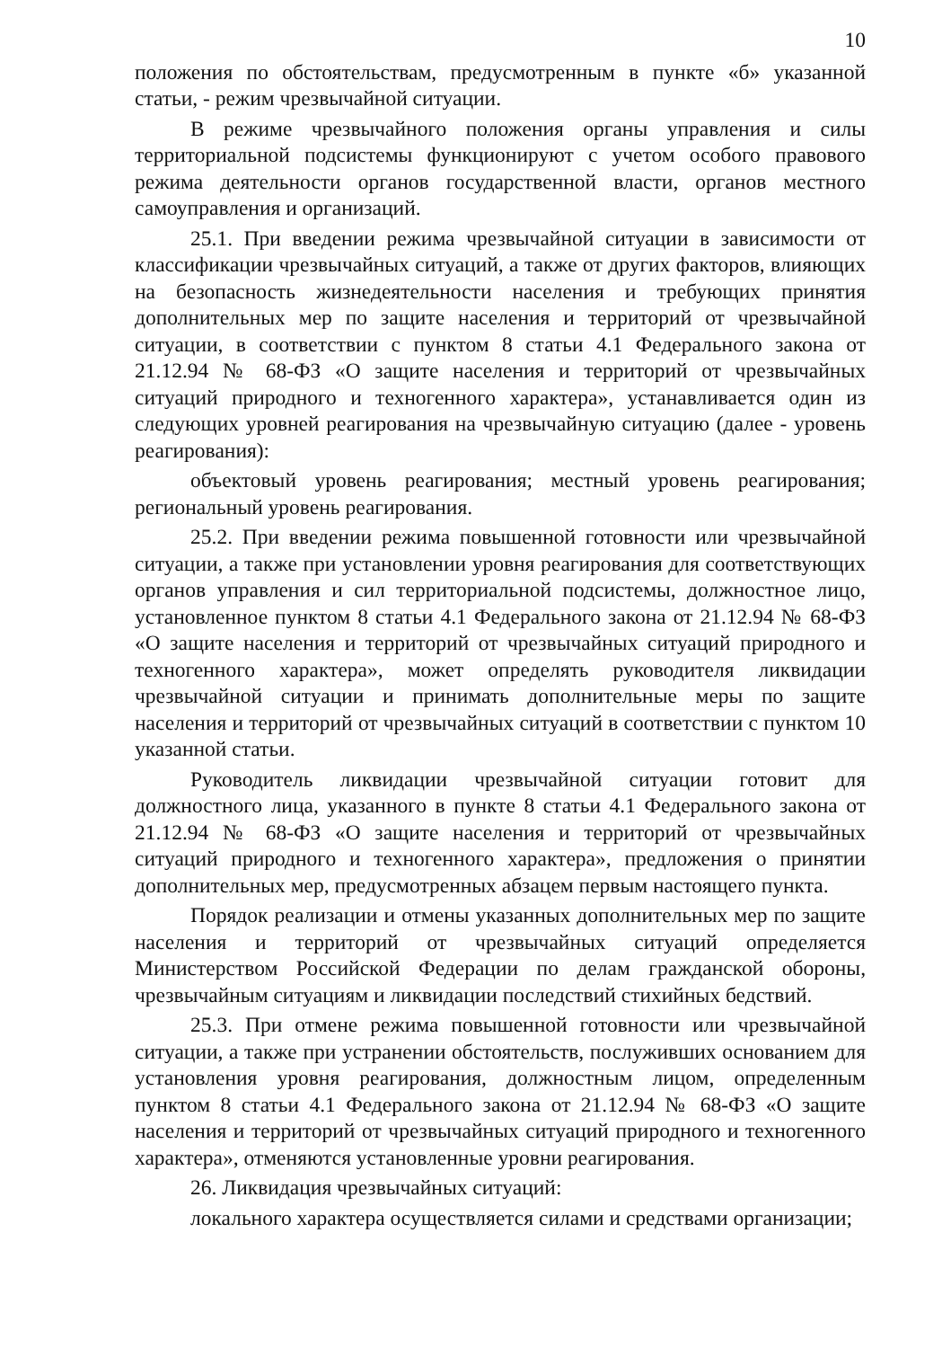10
положения по обстоятельствам, предусмотренным в пункте «б» указанной статьи, - режим чрезвычайной ситуации.
В режиме чрезвычайного положения органы управления и силы территориальной подсистемы функционируют с учетом особого правового режима деятельности органов государственной власти, органов местного самоуправления и организаций.
25.1. При введении режима чрезвычайной ситуации в зависимости от классификации чрезвычайных ситуаций, а также от других факторов, влияющих на безопасность жизнедеятельности населения и требующих принятия дополнительных мер по защите населения и территорий от чрезвычайной ситуации, в соответствии с пунктом 8 статьи 4.1 Федерального закона от 21.12.94 № 68-ФЗ «О защите населения и территорий от чрезвычайных ситуаций природного и техногенного характера», устанавливается один из следующих уровней реагирования на чрезвычайную ситуацию (далее - уровень реагирования):
объектовый уровень реагирования; местный уровень реагирования; региональный уровень реагирования.
25.2. При введении режима повышенной готовности или чрезвычайной ситуации, а также при установлении уровня реагирования для соответствующих органов управления и сил территориальной подсистемы, должностное лицо, установленное пунктом 8 статьи 4.1 Федерального закона от 21.12.94 № 68-ФЗ «О защите населения и территорий от чрезвычайных ситуаций природного и техногенного характера», может определять руководителя ликвидации чрезвычайной ситуации и принимать дополнительные меры по защите населения и территорий от чрезвычайных ситуаций в соответствии с пунктом 10 указанной статьи.
Руководитель ликвидации чрезвычайной ситуации готовит для должностного лица, указанного в пункте 8 статьи 4.1 Федерального закона от 21.12.94 № 68-ФЗ «О защите населения и территорий от чрезвычайных ситуаций природного и техногенного характера», предложения о принятии дополнительных мер, предусмотренных абзацем первым настоящего пункта.
Порядок реализации и отмены указанных дополнительных мер по защите населения и территорий от чрезвычайных ситуаций определяется Министерством Российской Федерации по делам гражданской обороны, чрезвычайным ситуациям и ликвидации последствий стихийных бедствий.
25.3. При отмене режима повышенной готовности или чрезвычайной ситуации, а также при устранении обстоятельств, послуживших основанием для установления уровня реагирования, должностным лицом, определенным пунктом 8 статьи 4.1 Федерального закона от 21.12.94 № 68-ФЗ «О защите населения и территорий от чрезвычайных ситуаций природного и техногенного характера», отменяются установленные уровни реагирования.
26. Ликвидация чрезвычайных ситуаций:
локального характера осуществляется силами и средствами организации;